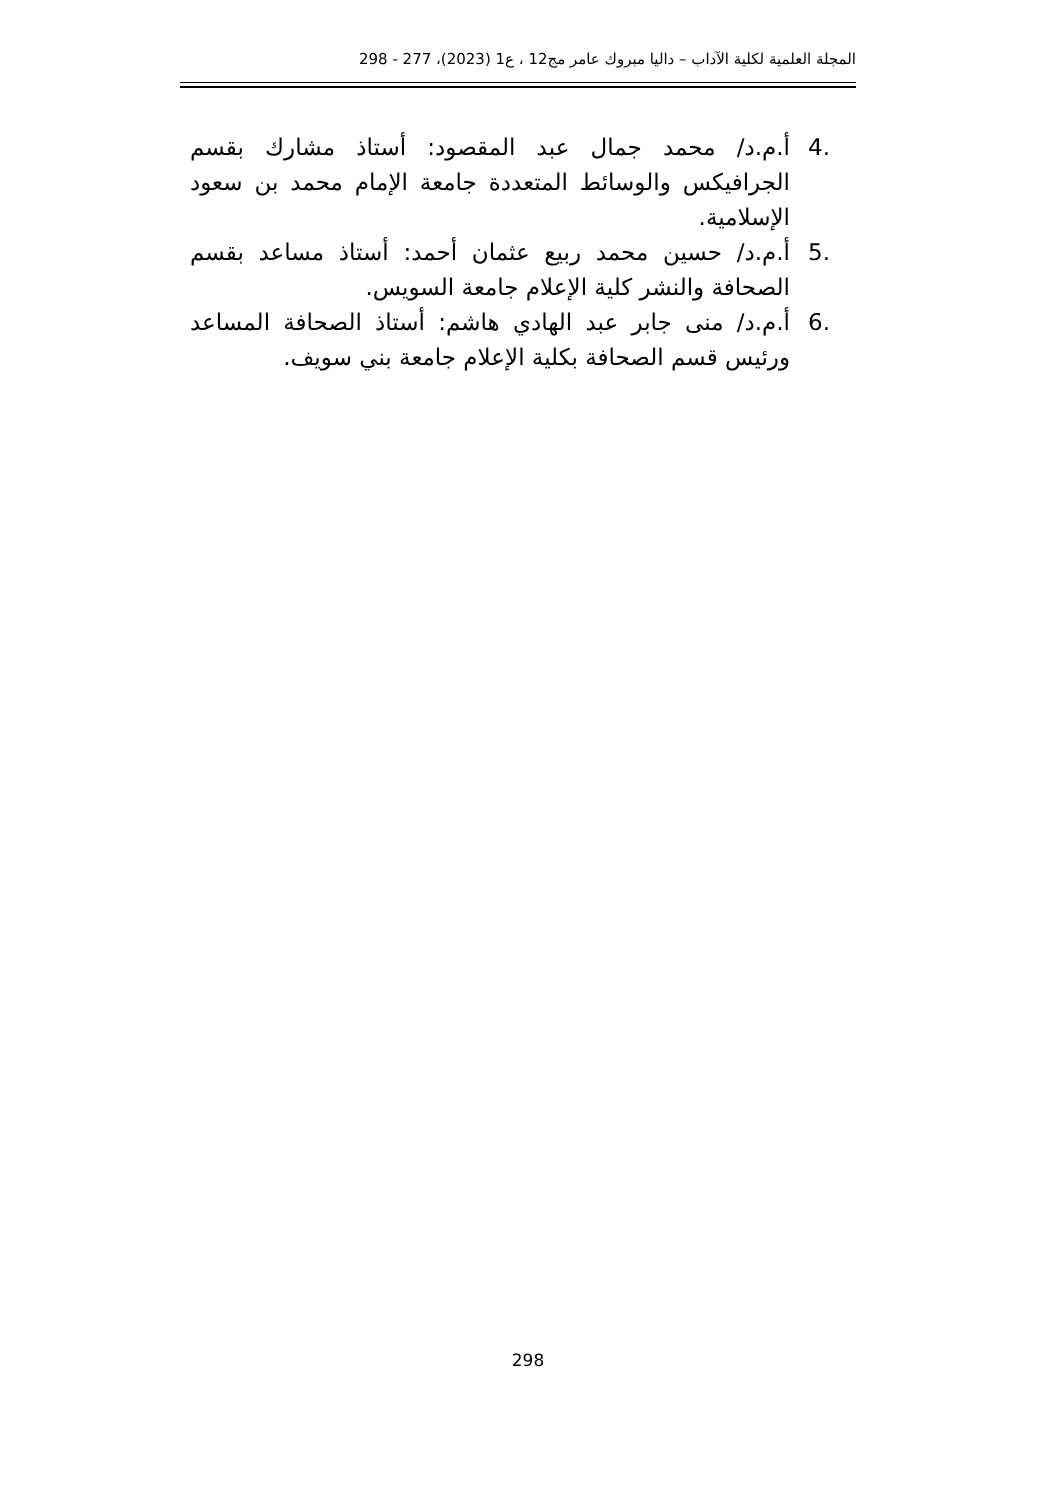المجلة العلمية لكلية الآداب – داليا مبروك عامر مج12 ، ع1 (2023)، 277 - 298
.4 أ.م.د/ محمد جمال عبد المقصود: أستاذ مشارك بقسم الجرافيكس والوسائط المتعددة جامعة الإمام محمد بن سعود الإسلامية.
.5 أ.م.د/ حسين محمد ربيع عثمان أحمد: أستاذ مساعد بقسم الصحافة والنشر كلية الإعلام جامعة السويس.
.6 أ.م.د/ منى جابر عبد الهادي هاشم: أستاذ الصحافة المساعد ورئيس قسم الصحافة بكلية الإعلام جامعة بني سويف.
298